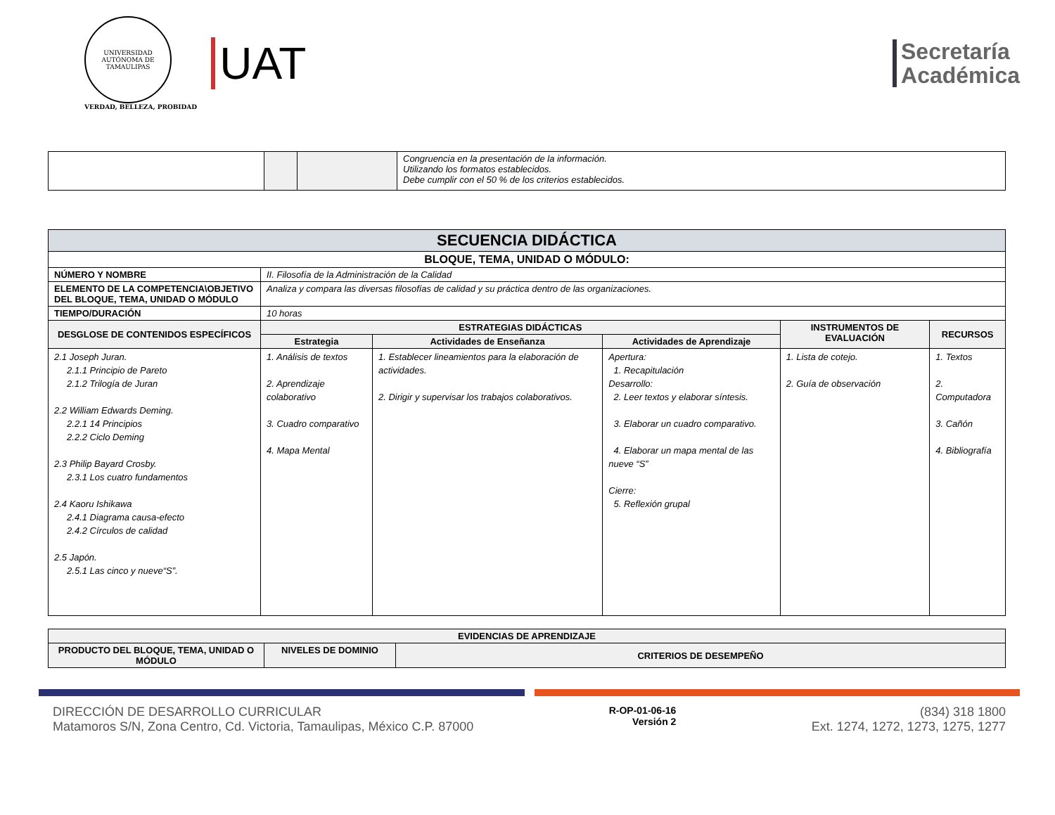UNIVERSIDAD AUTÓNOMA DE TAMAULIPAS
VERDAD, BELLEZA, PROBIDAD
UAT
Secretaría
Académica
| | | | Congruencia en la presentación de la información. Utilizando los formatos establecidos. Debe cumplir con el 50 % de los criterios establecidos. |
| SECUENCIA DIDÁCTICA | | | | | |
| --- | --- | --- | --- | --- | --- |
| BLOQUE, TEMA, UNIDAD O MÓDULO: | | | | | |
| NÚMERO Y NOMBRE | II. Filosofía de la Administración de la Calidad | | | | |
| ELEMENTO DE LA COMPETENCIA\OBJETIVO DEL BLOQUE, TEMA, UNIDAD O MÓDULO | Analiza y compara las diversas filosofías de calidad y su práctica dentro de las organizaciones. | | | | |
| TIEMPO/DURACIÓN | 10 horas | | | | |
| DESGLOSE DE CONTENIDOS ESPECÍFICOS | ESTRATEGIAS DIDÁCTICAS | | | INSTRUMENTOS DE EVALUACIÓN | RECURSOS |
| | Estrategia | Actividades de Enseñanza | Actividades de Aprendizaje | | |
| 2.1 Joseph Juran. 2.1.1 Principio de Pareto 2.1.2 Trilogía de Juran 2.2 William Edwards Deming. 2.2.1 14 Principios 2.2.2 Ciclo Deming 2.3 Philip Bayard Crosby. 2.3.1 Los cuatro fundamentos 2.4 Kaoru Ishikawa 2.4.1 Diagrama causa-efecto 2.4.2 Círculos de calidad 2.5 Japón. 2.5.1 Las cinco y nueve“S”. | 1. Análisis de textos 2. Aprendizaje colaborativo 3. Cuadro comparativo 4. Mapa Mental | 1. Establecer lineamientos para la elaboración de actividades. 2. Dirigir y supervisar los trabajos colaborativos. | Apertura: 1. Recapitulación Desarrollo: 2. Leer textos y elaborar síntesis. 3. Elaborar un cuadro comparativo. 4. Elaborar un mapa mental de las nueve “S” Cierre: 5. Reflexión grupal | 1. Lista de cotejo. 2. Guía de observación | 1. Textos 2. Computadora 3. Cañón 4. Bibliografía |
| EVIDENCIAS DE APRENDIZAJE | | |
| --- | --- | --- |
| PRODUCTO DEL BLOQUE, TEMA, UNIDAD O MÓDULO | NIVELES DE DOMINIO | CRITERIOS DE DESEMPEÑO |
DIRECCIÓN DE DESARROLLO CURRICULAR
Matamoros S/N, Zona Centro, Cd. Victoria, Tamaulipas, México C.P. 87000
R-OP-01-06-16
Versión 2
(834) 318 1800
Ext. 1274, 1272, 1273, 1275, 1277